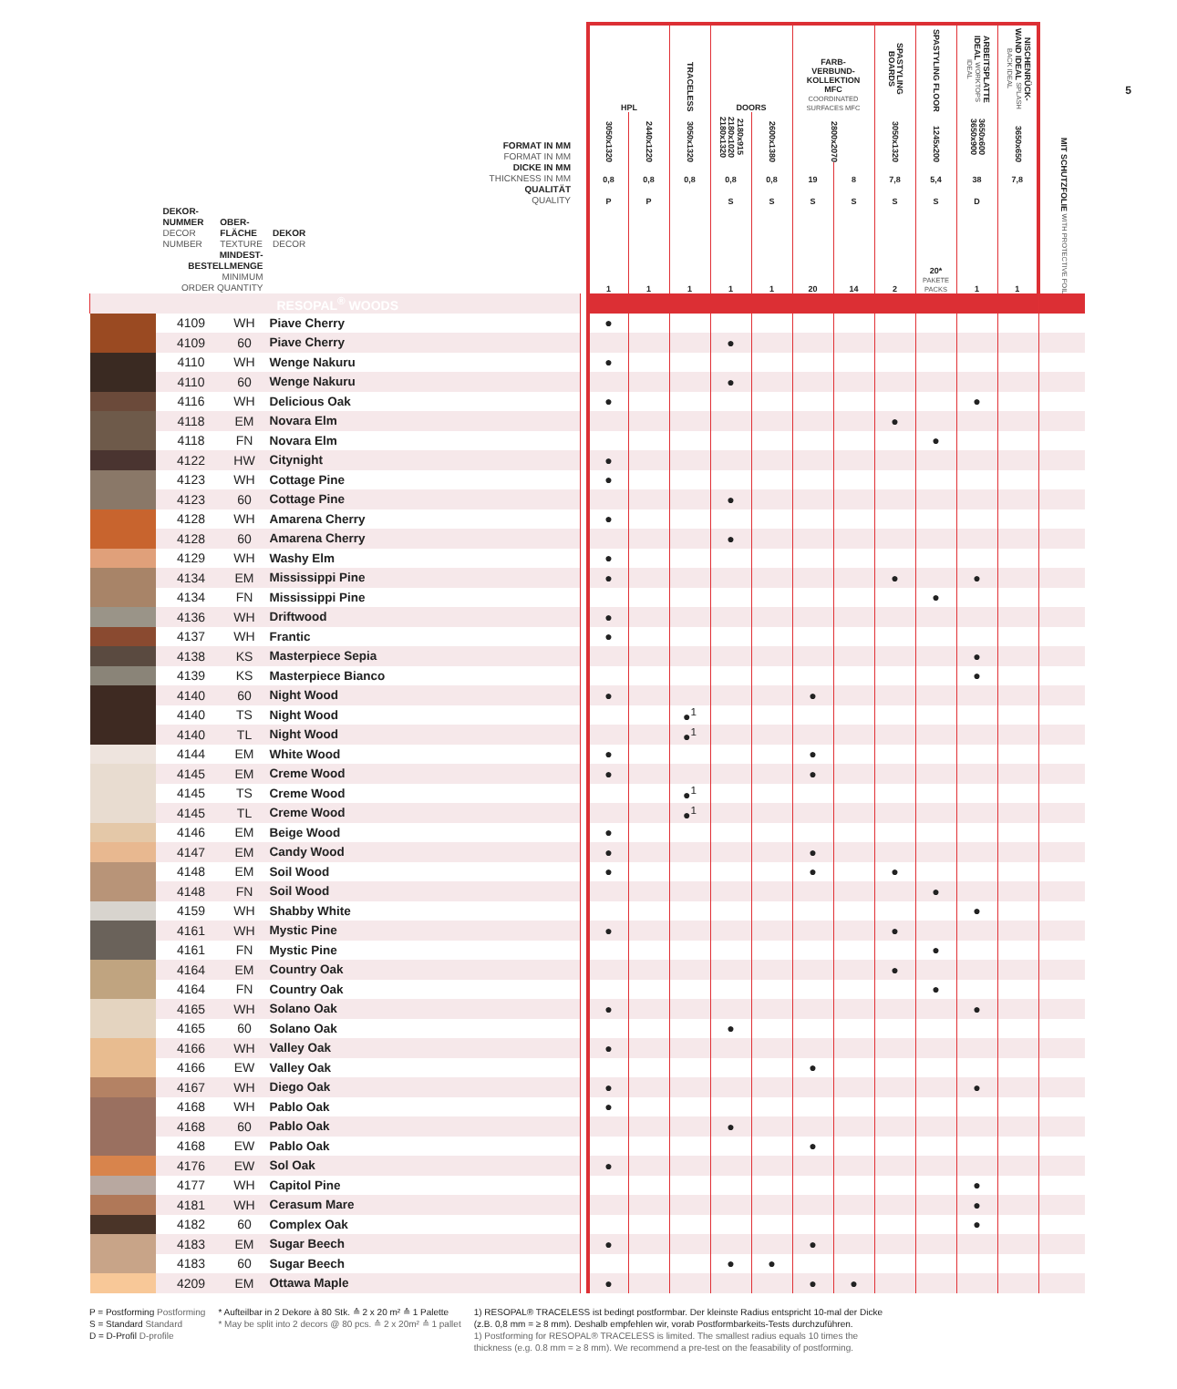5
| | | | | | HPL | | TRACELESS | DOORS | | FARB- VERBUND- KOLLEKTION MFC COORDINATED SURFACES MFC | | SPASTYLING BOARDS | SPASTYLING FLOOR | ARBEITSPLATTE IDEAL WORKTOPS IDEAL | NISCHENRÜCK-WAND IDEAL SPLASH BACK IDEAL | |
| --- | --- | --- | --- | --- | --- | --- | --- | --- | --- | --- | --- | --- | --- | --- | --- | --- |
| FORMAT IN MM FORMAT IN MM | | | | | 3050x1320 | 2440x1220 | 3050x1320 | 2180x915 2180x1020 2180x1320 | 2600x1380 | 2800x2070 | | 3050x1320 | 1245x200 | 3650x600 3650x900 | 3650x650 | MIT SCHUTZFOLIE WITH PROTECTIVE FOIL |
| DICKE IN MM THICKNESS IN MM | | | | | 0,8 | 0,8 | 0,8 | 0,8 | 0,8 | 19 | 8 | 7,8 | 5,4 | 38 | 7,8 | |
| QUALITÄT QUALITY | | | | | P | P | | S | S | S | S | S | S | D | | |
| DEKOR- NUMMER DECOR NUMBER OBER- FLÄCHE TEXTURE DEKOR DECOR MINDEST- BESTELLMENGE MINIMUM ORDER QUANTITY | | | | | 1 | 1 | 1 | 1 | 1 | 20 | 14 | 2 | 20* PAKETE PACKS | 1 | 1 | |
| RESOPAL<sup>®</sup> WOODS | | | | | | | | | | | | | | | | |
| | 4109 | WH | Piave Cherry | | ● | | | | | | | | | | | |
| | 4109 | 60 | Piave Cherry | | | | | ● | | | | | | | | |
| | 4110 | WH | Wenge Nakuru | | ● | | | | | | | | | | | |
| | 4110 | 60 | Wenge Nakuru | | | | | ● | | | | | | | | |
| | 4116 | WH | Delicious Oak | | ● | | | | | | | | | ● | | |
| | 4118 | EM | Novara Elm | | | | | | | | | ● | | | | |
| | 4118 | FN | Novara Elm | | | | | | | | | | ● | | | |
| | 4122 | HW | Citynight | | ● | | | | | | | | | | | |
| | 4123 | WH | Cottage Pine | | ● | | | | | | | | | | | |
| | 4123 | 60 | Cottage Pine | | | | | ● | | | | | | | | |
| | 4128 | WH | Amarena Cherry | | ● | | | | | | | | | | | |
| | 4128 | 60 | Amarena Cherry | | | | | ● | | | | | | | | |
| | 4129 | WH | Washy Elm | | ● | | | | | | | | | | | |
| | 4134 | EM | Mississippi Pine | | ● | | | | | | | ● | | ● | | |
| | 4134 | FN | Mississippi Pine | | | | | | | | | | ● | | | |
| | 4136 | WH | Driftwood | | ● | | | | | | | | | | | |
| | 4137 | WH | Frantic | | ● | | | | | | | | | | | |
| | 4138 | KS | Masterpiece Sepia | | | | | | | | | | | ● | | |
| | 4139 | KS | Masterpiece Bianco | | | | | | | | | | | ● | | |
| | 4140 | 60 | Night Wood | | ● | | | | | ● | | | | | | |
| | 4140 | TS | Night Wood | | | | ●<sup>1</sup> | | | | | | | | | |
| | 4140 | TL | Night Wood | | | | ●<sup>1</sup> | | | | | | | | | |
| | 4144 | EM | White Wood | | ● | | | | | ● | | | | | | |
| | 4145 | EM | Creme Wood | | ● | | | | | ● | | | | | | |
| | 4145 | TS | Creme Wood | | | | ●<sup>1</sup> | | | | | | | | | |
| | 4145 | TL | Creme Wood | | | | ●<sup>1</sup> | | | | | | | | | |
| | 4146 | EM | Beige Wood | | ● | | | | | | | | | | | |
| | 4147 | EM | Candy Wood | | ● | | | | | ● | | | | | | |
| | 4148 | EM | Soil Wood | | ● | | | | | ● | | ● | | | | |
| | 4148 | FN | Soil Wood | | | | | | | | | | ● | | | |
| | 4159 | WH | Shabby White | | | | | | | | | | | ● | | |
| | 4161 | WH | Mystic Pine | | ● | | | | | | | ● | | | | |
| | 4161 | FN | Mystic Pine | | | | | | | | | | ● | | | |
| | 4164 | EM | Country Oak | | | | | | | | | ● | | | | |
| | 4164 | FN | Country Oak | | | | | | | | | | ● | | | |
| | 4165 | WH | Solano Oak | | ● | | | | | | | | | ● | | |
| | 4165 | 60 | Solano Oak | | | | | ● | | | | | | | | |
| | 4166 | WH | Valley Oak | | ● | | | | | | | | | | | |
| | 4166 | EW | Valley Oak | | | | | | | ● | | | | | | |
| | 4167 | WH | Diego Oak | | ● | | | | | | | | | ● | | |
| | 4168 | WH | Pablo Oak | | ● | | | | | | | | | | | |
| | 4168 | 60 | Pablo Oak | | | | | ● | | | | | | | | |
| | 4168 | EW | Pablo Oak | | | | | | | ● | | | | | | |
| | 4176 | EW | Sol Oak | | ● | | | | | | | | | | | |
| | 4177 | WH | Capitol Pine | | | | | | | | | | | ● | | |
| | 4181 | WH | Cerasum Mare | | | | | | | | | | | ● | | |
| | 4182 | 60 | Complex Oak | | | | | | | | | | | ● | | |
| | 4183 | EM | Sugar Beech | | ● | | | | | ● | | | | | | |
| | 4183 | 60 | Sugar Beech | | | | | ● | ● | | | | | | | |
| | 4209 | EM | Ottawa Maple | | ● | | | | | ● | ● | | | | | |
P = Postforming Postforming
S = Standard Standard
D = D-Profil D-profile
* Aufteilbar in 2 Dekore à 80 Stk. ≙ 2 x 20 m² ≙ 1 Palette
* May be split into 2 decors @ 80 pcs. ≙ 2 x 20m² ≙ 1 pallet
1) RESOPAL® TRACELESS ist bedingt postformbar. Der kleinste Radius entspricht 10-mal der Dicke (z.B. 0,8 mm = ≥ 8 mm). Deshalb empfehlen wir, vorab Postformbarkeits-Tests durchzuführen.
1) Postforming for RESOPAL® TRACELESS is limited. The smallest radius equals 10 times the thickness (e.g. 0.8 mm = ≥ 8 mm). We recommend a pre-test on the feasability of postforming.